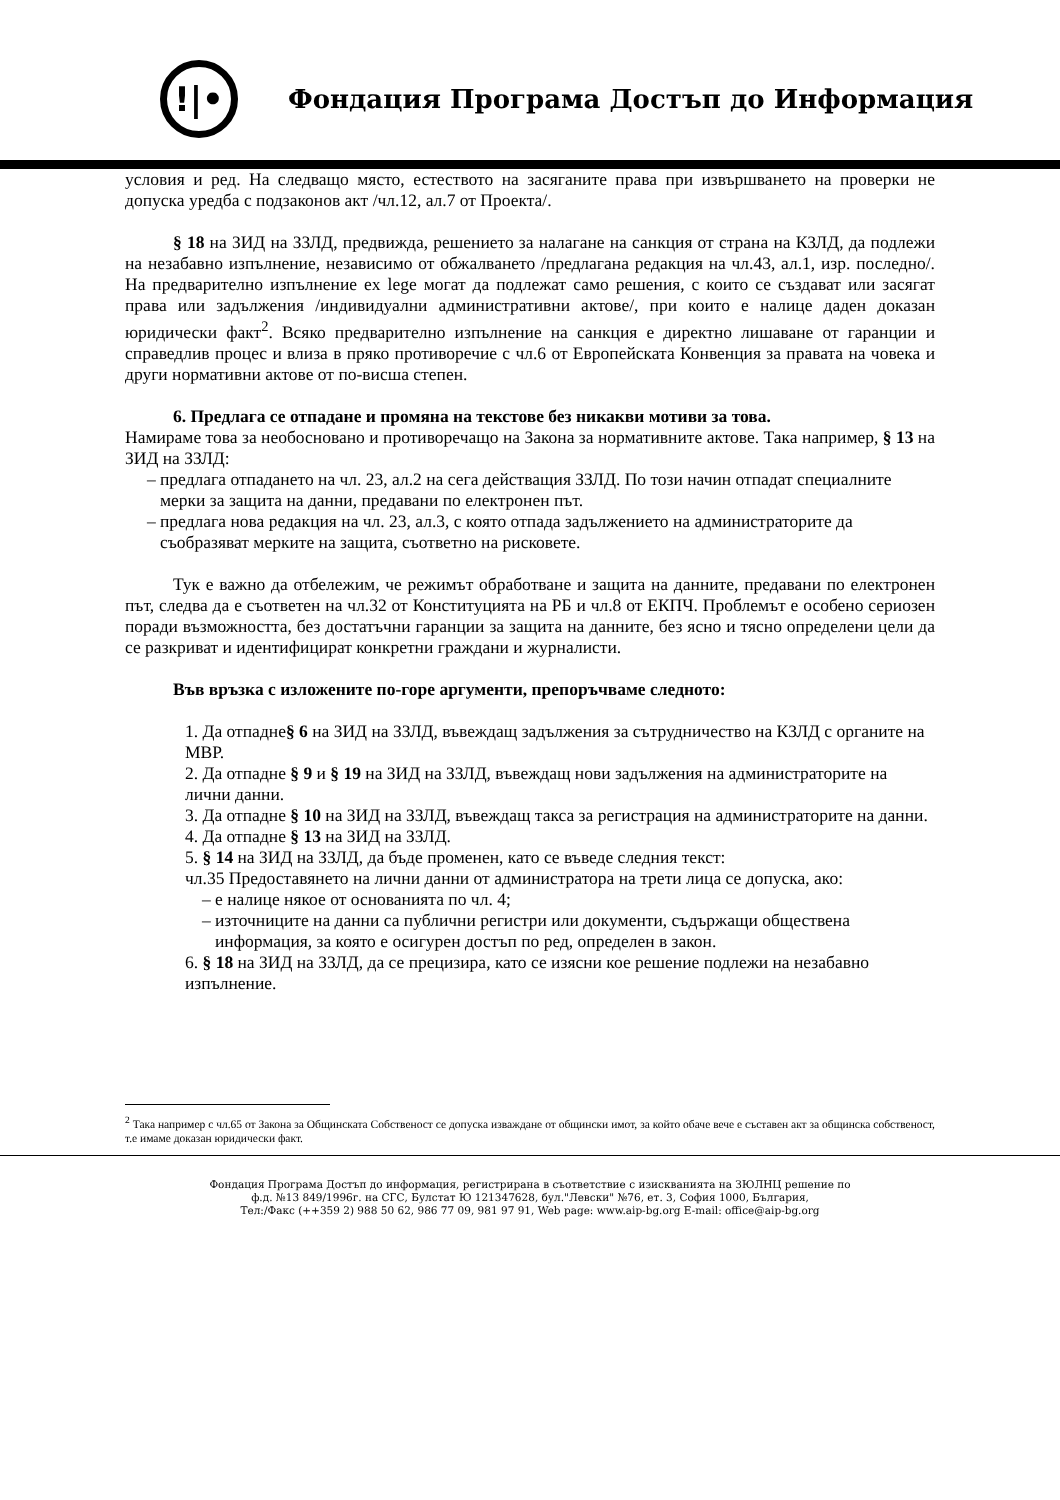!|•
Фондация Програма Достъп до Информация
условия и ред. На следващо място, естеството на засяганите права при извършването на проверки не допуска уредба с подзаконов акт /чл.12, ал.7 от Проекта/.
§ 18 на ЗИД на ЗЗЛД, предвижда, решението за налагане на санкция от страна на КЗЛД, да подлежи на незабавно изпълнение, независимо от обжалването /предлагана редакция на чл.43, ал.1, изр. последно/. На предварително изпълнение ex lege могат да подлежат само решения, с които се създават или засягат права или задължения /индивидуални административни актове/, при които е налице даден доказан юридически факт<sup>2</sup>. Всяко предварително изпълнение на санкция е директно лишаване от гаранции и справедлив процес и влиза в пряко противоречие с чл.6 от Европейската Конвенция за правата на човека и други нормативни актове от по-висша степен.
6. Предлага се отпадане и промяна на текстове без никакви мотиви за това.
Намираме това за необосновано и противоречащо на Закона за нормативните актове. Така например, § 13 на ЗИД на ЗЗЛД:
предлага отпадането на чл. 23, ал.2 на сега действащия ЗЗЛД. По този начин отпадат специалните мерки за защита на данни, предавани по електронен път.
предлага нова редакция на чл. 23, ал.3, с която отпада задължението на администраторите да съобразяват мерките на защита, съответно на рисковете.
Тук е важно да отбележим, че режимът обработване и защита на данните, предавани по електронен път, следва да е съответен на чл.32 от Конституцията на РБ и чл.8 от ЕКПЧ. Проблемът е особено сериозен поради възможността, без достатъчни гаранции за защита на данните, без ясно и тясно определени цели да се разкриват и идентифицират конкретни граждани и журналисти.
Във връзка с изложените по-горе аргументи, препоръчваме следното:
1. Да отпадне§ 6 на ЗИД на ЗЗЛД, въвеждащ задължения за сътрудничество на КЗЛД с органите на МВР.
2. Да отпадне § 9 и § 19 на ЗИД на ЗЗЛД, въвеждащ нови задължения на администраторите на лични данни.
3. Да отпадне § 10 на ЗИД на ЗЗЛД, въвеждащ такса за регистрация на администраторите на данни.
4. Да отпадне § 13 на ЗИД на ЗЗЛД.
5. § 14 на ЗИД на ЗЗЛД, да бъде променен, като се въведе следния текст:
чл.35 Предоставянето на лични данни от администратора на трети лица се допуска, ако:
е налице някое от основанията по чл. 4;
източниците на данни са публични регистри или документи, съдържащи обществена информация, за която е осигурен достъп по ред, определен в закон.
6. § 18 на ЗИД на ЗЗЛД, да се прецизира, като се изясни кое решение подлежи на незабавно изпълнение.
<sup>2</sup> Така например с чл.65 от Закона за Общинската Собственост се допуска изваждане от общински имот, за който обаче вече е съставен акт за общинска собственост, т.е имаме доказан юридически факт.
Фондация Програма Достъп до информация, регистрирана в съответствие с изискванията на ЗЮЛНЦ решение по
ф.д. №13 849/1996г. на СГС, Булстат Ю 121347628, бул."Левски" №76, ет. 3, София 1000, България,
Тел:/Факс (++359 2) 988 50 62, 986 77 09, 981 97 91, Web page: www.aip-bg.org E-mail: office@aip-bg.org